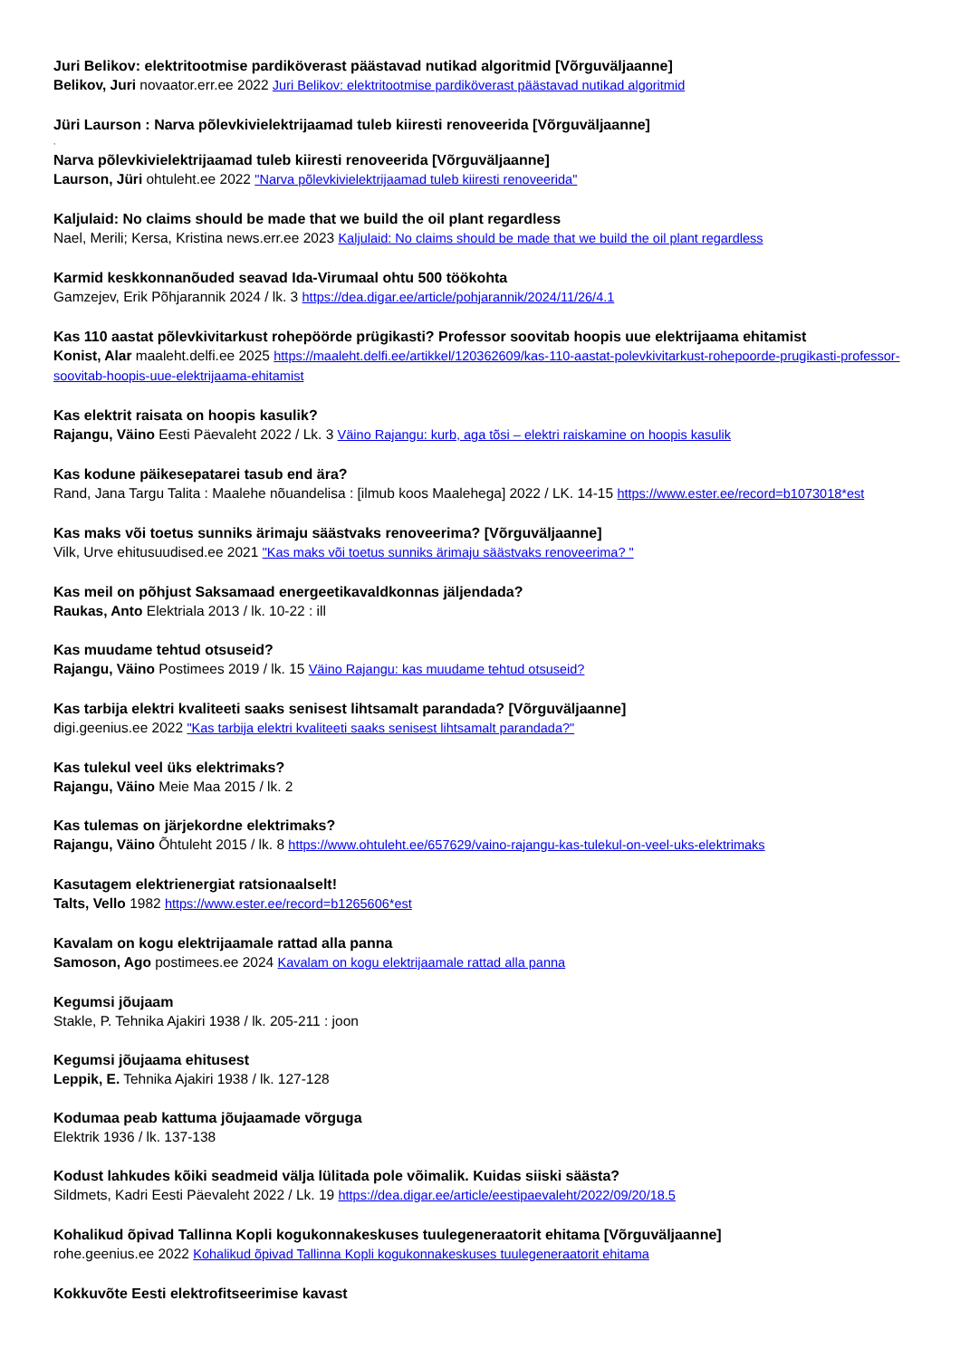Juri Belikov: elektritootmise pardiköverast päästavad nutikad algoritmid [Võrguväljaanne]
Belikov, Juri novaator.err.ee 2022 Juri Belikov: elektritootmise pardiköverast päästavad nutikad algoritmid
Jüri Laurson : Narva põlevkivielektrijaamad tuleb kiiresti renoveerida [Võrguväljaanne]
,
Narva põlevkivielektrijaamad tuleb kiiresti renoveerida [Võrguväljaanne]
Laurson, Jüri ohtuleht.ee 2022 "Narva põlevkivielektrijaamad tuleb kiiresti renoveerida"
Kaljulaid: No claims should be made that we build the oil plant regardless
Nael, Merili; Kersa, Kristina news.err.ee 2023 Kaljulaid: No claims should be made that we build the oil plant regardless
Karmid keskkonnanõuded seavad Ida-Virumaal ohtu 500 töökohta
Gamzejev, Erik Põhjarannik 2024 / lk. 3 https://dea.digar.ee/article/pohjarannik/2024/11/26/4.1
Kas 110 aastat põlevkivitarkust rohepöörde prügikasti? Professor soovitab hoopis uue elektrijaama ehitamist
Konist, Alar maaleht.delfi.ee 2025 https://maaleht.delfi.ee/artikkel/120362609/kas-110-aastat-polevkivitarkust-rohepoorde-prugikasti-professor-soovitab-hoopis-uue-elektrijaama-ehitamist
Kas elektrit raisata on hoopis kasulik?
Rajangu, Väino Eesti Päevaleht 2022 / Lk. 3 Väino Rajangu: kurb, aga tõsi – elektri raiskamine on hoopis kasulik
Kas kodune päikesepatarei tasub end ära?
Rand, Jana Targu Talita : Maalehe nõuandelisa : [ilmub koos Maalehega] 2022 / LK. 14-15 https://www.ester.ee/record=b1073018*est
Kas maks või toetus sunniks ärimaju säästvaks renoveerima? [Võrguväljaanne]
Vilk, Urve ehitusuudised.ee 2021 "Kas maks või toetus sunniks ärimaju säästvaks renoveerima? "
Kas meil on põhjust Saksamaad energeetikavaldkonnas jäljendada?
Raukas, Anto Elektriala 2013 / lk. 10-22 : ill
Kas muudame tehtud otsuseid?
Rajangu, Väino Postimees 2019 / lk. 15 Väino Rajangu: kas muudame tehtud otsuseid?
Kas tarbija elektri kvaliteeti saaks senisest lihtsamalt parandada? [Võrguväljaanne]
digi.geenius.ee 2022 "Kas tarbija elektri kvaliteeti saaks senisest lihtsamalt parandada?"
Kas tulekul veel üks elektrimaks?
Rajangu, Väino Meie Maa 2015 / lk. 2
Kas tulemas on järjekordne elektrimaks?
Rajangu, Väino Õhtuleht 2015 / lk. 8 https://www.ohtuleht.ee/657629/vaino-rajangu-kas-tulekul-on-veel-uks-elektrimaks
Kasutagem elektrienergiat ratsionaalselt!
Talts, Vello 1982 https://www.ester.ee/record=b1265606*est
Kavalam on kogu elektrijaamale rattad alla panna
Samoson, Ago postimees.ee 2024 Kavalam on kogu elektrijaamale rattad alla panna
Kegumsi jõujaam
Stakle, P. Tehnika Ajakiri 1938 / lk. 205-211 : joon
Kegumsi jõujaama ehitusest
Leppik, E. Tehnika Ajakiri 1938 / lk. 127-128
Kodumaa peab kattuma jõujaamade võrguga
Elektrik 1936 / lk. 137-138
Kodust lahkudes kõiki seadmeid välja lülitada pole võimalik. Kuidas siiski säästa?
Sildmets, Kadri Eesti Päevaleht 2022 / Lk. 19 https://dea.digar.ee/article/eestipaevaleht/2022/09/20/18.5
Kohalikud õpivad Tallinna Kopli kogukonnakeskuses tuulegeneraatorit ehitama [Võrguväljaanne]
rohe.geenius.ee 2022 Kohalikud õpivad Tallinna Kopli kogukonnakeskuses tuulegeneraatorit ehitama
Kokkuvõte Eesti elektrofitseerimise kavast